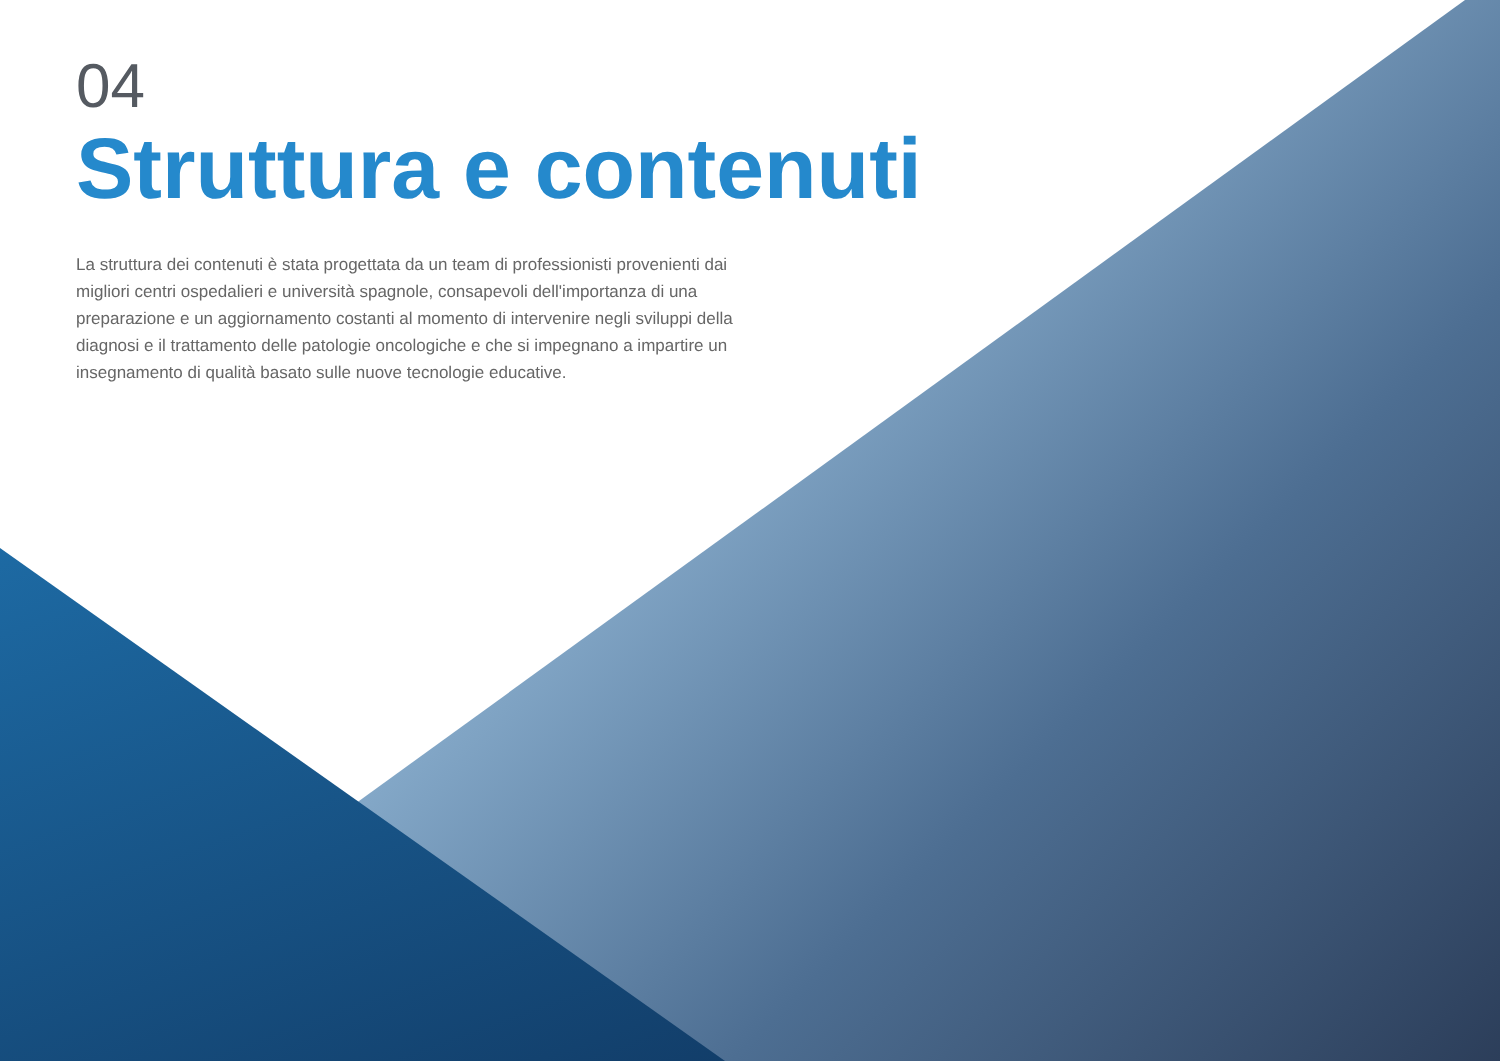04
Struttura e contenuti
La struttura dei contenuti è stata progettata da un team di professionisti provenienti dai migliori centri ospedalieri e università spagnole, consapevoli dell'importanza di una preparazione e un aggiornamento costanti al momento di intervenire negli sviluppi della diagnosi e il trattamento delle patologie oncologiche e che si impegnano a impartire un insegnamento di qualità basato sulle nuove tecnologie educative.